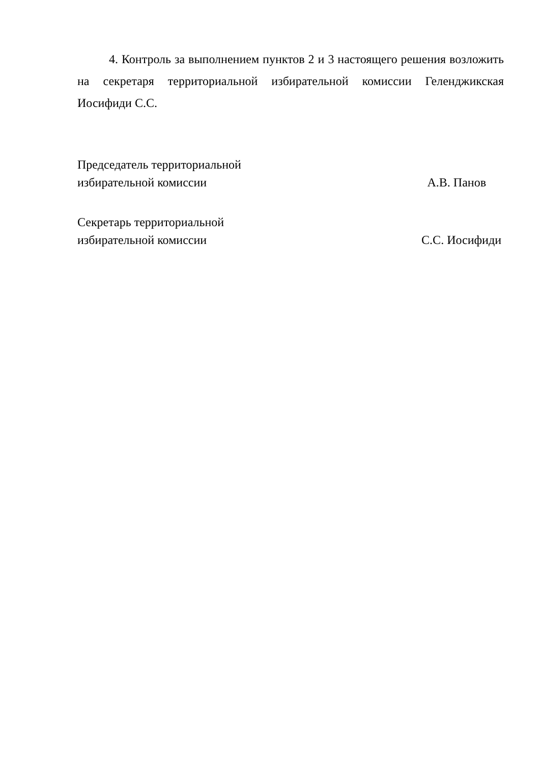4. Контроль за выполнением пунктов 2 и 3 настоящего решения возложить на секретаря территориальной избирательной комиссии Геленджикская Иосифиди С.С.
Председатель территориальной
избирательной комиссии А.В. Панов
Секретарь территориальной
избирательной комиссии С.С. Иосифиди